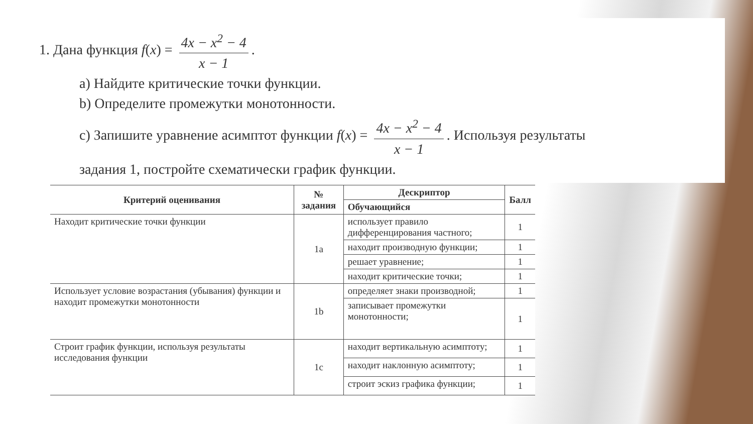1. Дана функция f(x) = 4x − x<sup>2</sup> − 4 x − 1.
a) Найдите критические точки функции.
b) Определите промежутки монотонности.
c) Запишите уравнение асимптот функции f(x) = 4x − x<sup>2</sup> − 4 x − 1. Используя результаты
задания 1, постройте схематически график функции.
| Критерий оценивания | № задания | Дескриптор | Балл |
| --- | --- | --- | --- |
| | | Обучающийся | |
| Находит критические точки функции | 1a | использует правило дифференцирования частного; | 1 |
| | | находит производную функции; | 1 |
| | | решает уравнение; | 1 |
| | | находит критические точки; | 1 |
| Использует условие возрастания (убывания) функции и находит промежутки монотонности | 1b | определяет знаки производной; | 1 |
| | | записывает промежутки монотонности; | 1 |
| Строит график функции, используя результаты исследования функции | 1c | находит вертикальную асимптоту; | 1 |
| | | находит наклонную асимптоту; | 1 |
| | | строит эскиз графика функции; | 1 |